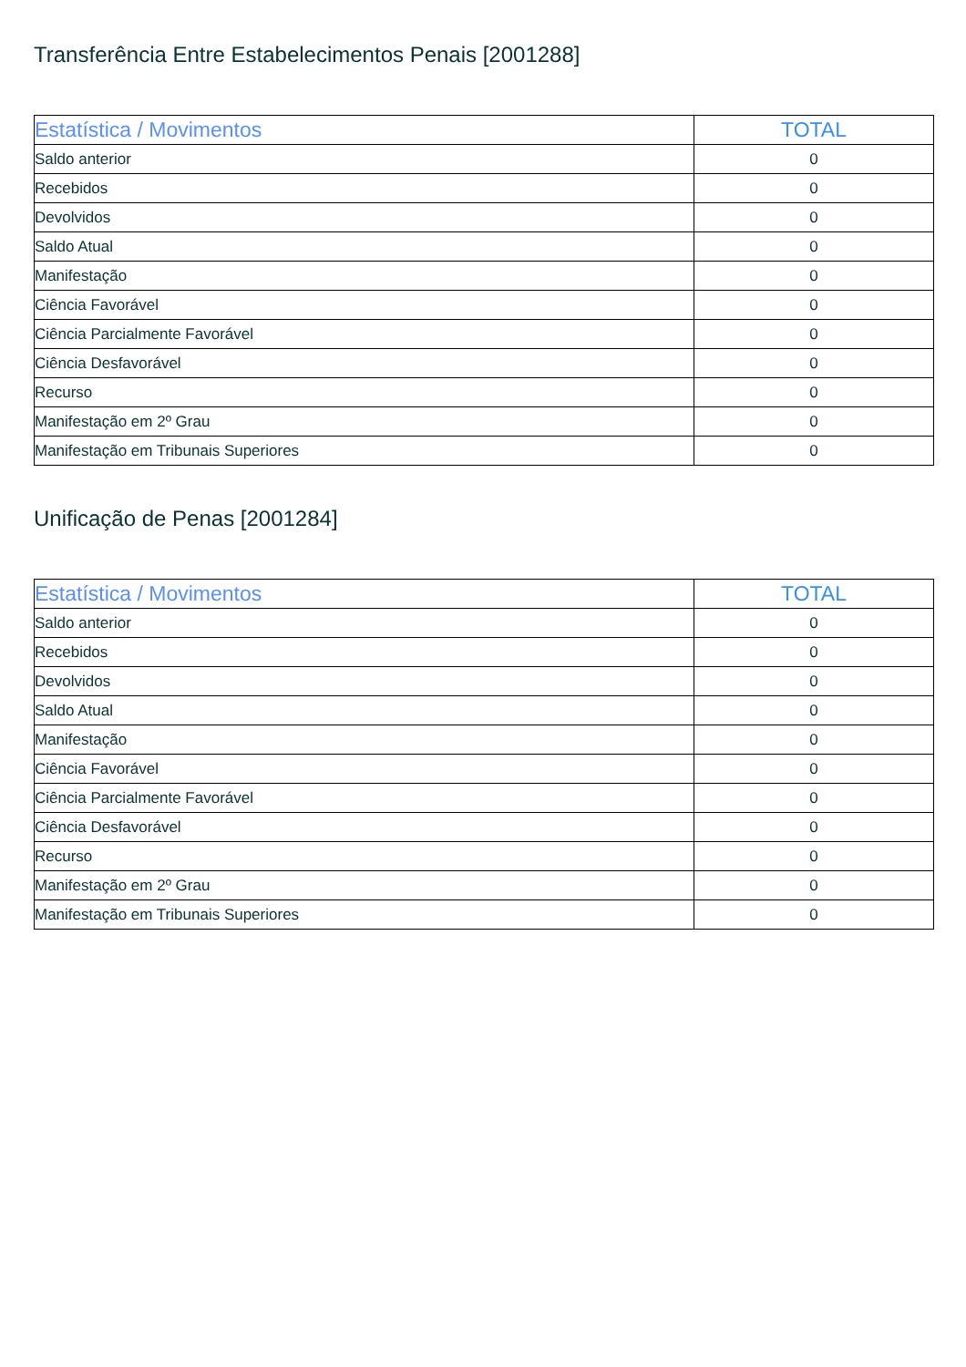Transferência Entre Estabelecimentos Penais [2001288]
| Estatística / Movimentos | TOTAL |
| --- | --- |
| Saldo anterior | 0 |
| Recebidos | 0 |
| Devolvidos | 0 |
| Saldo Atual | 0 |
| Manifestação | 0 |
| Ciência Favorável | 0 |
| Ciência Parcialmente Favorável | 0 |
| Ciência Desfavorável | 0 |
| Recurso | 0 |
| Manifestação em 2º Grau | 0 |
| Manifestação em Tribunais Superiores | 0 |
Unificação de Penas [2001284]
| Estatística / Movimentos | TOTAL |
| --- | --- |
| Saldo anterior | 0 |
| Recebidos | 0 |
| Devolvidos | 0 |
| Saldo Atual | 0 |
| Manifestação | 0 |
| Ciência Favorável | 0 |
| Ciência Parcialmente Favorável | 0 |
| Ciência Desfavorável | 0 |
| Recurso | 0 |
| Manifestação em 2º Grau | 0 |
| Manifestação em Tribunais Superiores | 0 |